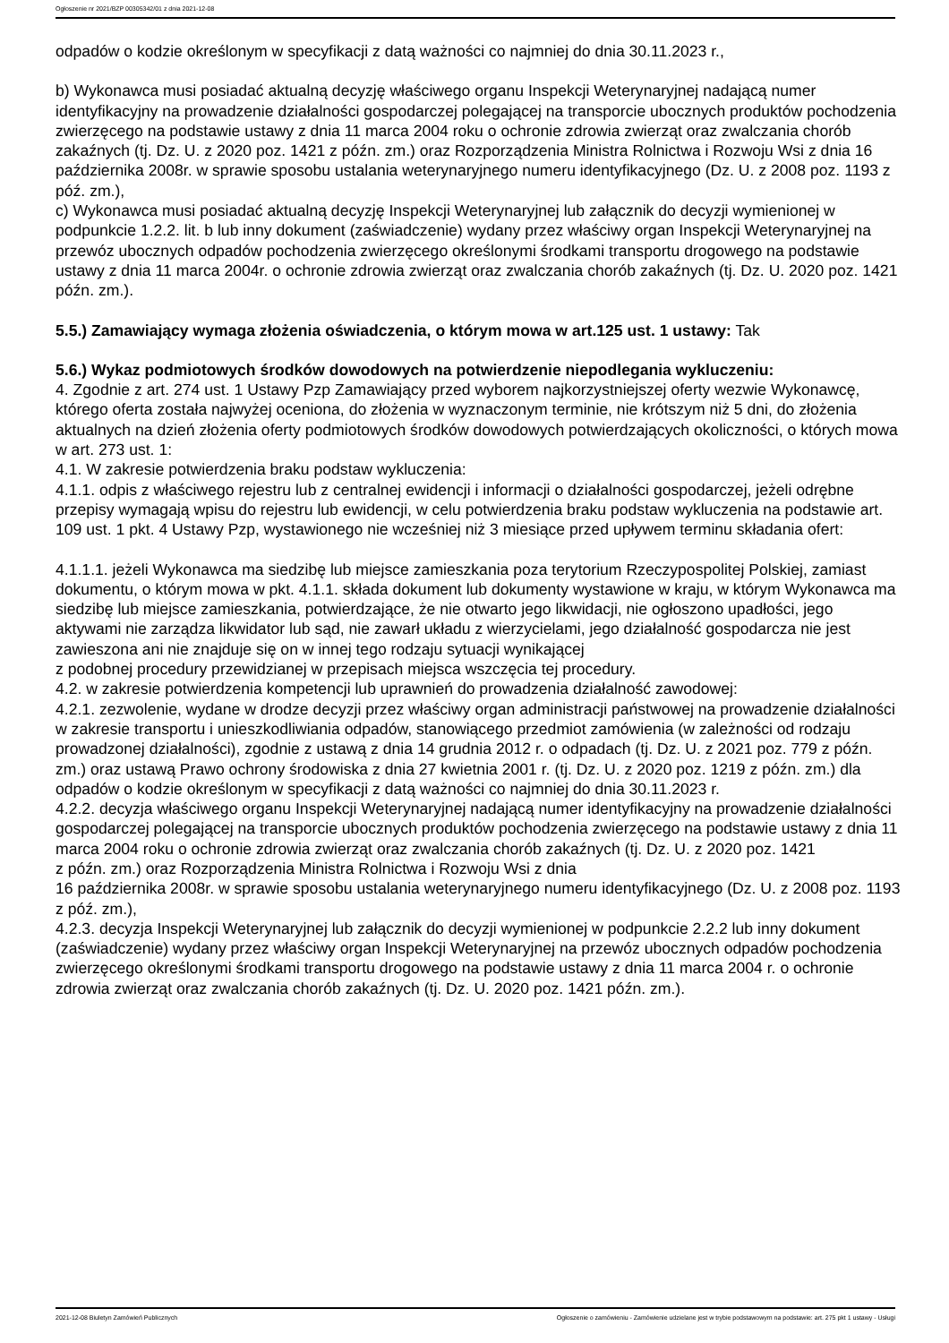Ogłoszenie nr 2021/BZP 00305342/01 z dnia 2021-12-08
odpadów o kodzie określonym w specyfikacji z datą ważności co najmniej do dnia 30.11.2023 r.,
b) Wykonawca musi posiadać aktualną decyzję właściwego organu Inspekcji Weterynaryjnej nadającą numer identyfikacyjny na prowadzenie działalności gospodarczej polegającej na transporcie ubocznych produktów pochodzenia zwierzęcego na podstawie ustawy z dnia 11 marca 2004 roku o ochronie zdrowia zwierząt oraz zwalczania chorób zakaźnych (tj. Dz. U. z 2020 poz. 1421 z późn. zm.) oraz Rozporządzenia Ministra Rolnictwa i Rozwoju Wsi z dnia 16 października 2008r. w sprawie sposobu ustalania weterynaryjnego numeru identyfikacyjnego (Dz. U. z 2008 poz. 1193 z póź. zm.),
c) Wykonawca musi posiadać aktualną decyzję Inspekcji Weterynaryjnej lub załącznik do decyzji wymienionej w podpunkcie 1.2.2. lit. b lub inny dokument (zaświadczenie) wydany przez właściwy organ Inspekcji Weterynaryjnej na przewóz ubocznych odpadów pochodzenia zwierzęcego określonymi środkami transportu drogowego na podstawie ustawy z dnia 11 marca 2004r. o ochronie zdrowia zwierząt oraz zwalczania chorób zakaźnych (tj. Dz. U. 2020 poz. 1421 późn. zm.).
5.5.) Zamawiający wymaga złożenia oświadczenia, o którym mowa w art.125 ust. 1 ustawy: Tak
5.6.) Wykaz podmiotowych środków dowodowych na potwierdzenie niepodlegania wykluczeniu:
4. Zgodnie z art. 274 ust. 1 Ustawy Pzp Zamawiający przed wyborem najkorzystniejszej oferty wezwie Wykonawcę, którego oferta została najwyżej oceniona, do złożenia w wyznaczonym terminie, nie krótszym niż 5 dni, do złożenia aktualnych na dzień złożenia oferty podmiotowych środków dowodowych potwierdzających okoliczności, o których mowa w art. 273 ust. 1:
4.1. W zakresie potwierdzenia braku podstaw wykluczenia:
4.1.1. odpis z właściwego rejestru lub z centralnej ewidencji i informacji o działalności gospodarczej, jeżeli odrębne przepisy wymagają wpisu do rejestru lub ewidencji, w celu potwierdzenia braku podstaw wykluczenia na podstawie art. 109 ust. 1 pkt. 4 Ustawy Pzp, wystawionego nie wcześniej niż 3 miesiące przed upływem terminu składania ofert:
4.1.1.1. jeżeli Wykonawca ma siedzibę lub miejsce zamieszkania poza terytorium Rzeczypospolitej Polskiej, zamiast dokumentu, o którym mowa w pkt. 4.1.1. składa dokument lub dokumenty wystawione w kraju, w którym Wykonawca ma siedzibę lub miejsce zamieszkania, potwierdzające, że nie otwarto jego likwidacji, nie ogłoszono upadłości, jego aktywami nie zarządza likwidator lub sąd, nie zawarł układu z wierzycielami, jego działalność gospodarcza nie jest zawieszona ani nie znajduje się on w innej tego rodzaju sytuacji wynikającej
z podobnej procedury przewidzianej w przepisach miejsca wszczęcia tej procedury.
4.2. w zakresie potwierdzenia kompetencji lub uprawnień do prowadzenia działalność zawodowej:
4.2.1. zezwolenie, wydane w drodze decyzji przez właściwy organ administracji państwowej na prowadzenie działalności w zakresie transportu i unieszkodliwiania odpadów, stanowiącego przedmiot zamówienia (w zależności od rodzaju prowadzonej działalności), zgodnie z ustawą z dnia 14 grudnia 2012 r. o odpadach (tj. Dz. U. z 2021 poz. 779 z późn. zm.) oraz ustawą Prawo ochrony środowiska z dnia 27 kwietnia 2001 r. (tj. Dz. U. z 2020 poz. 1219 z późn. zm.) dla odpadów o kodzie określonym w specyfikacji z datą ważności co najmniej do dnia 30.11.2023 r.
4.2.2. decyzja właściwego organu Inspekcji Weterynaryjnej nadającą numer identyfikacyjny na prowadzenie działalności gospodarczej polegającej na transporcie ubocznych produktów pochodzenia zwierzęcego na podstawie ustawy z dnia 11 marca 2004 roku o ochronie zdrowia zwierząt oraz zwalczania chorób zakaźnych (tj. Dz. U. z 2020 poz. 1421
z późn. zm.) oraz Rozporządzenia Ministra Rolnictwa i Rozwoju Wsi z dnia
16 października 2008r. w sprawie sposobu ustalania weterynaryjnego numeru identyfikacyjnego (Dz. U. z 2008 poz. 1193 z póź. zm.),
4.2.3. decyzja Inspekcji Weterynaryjnej lub załącznik do decyzji wymienionej w podpunkcie 2.2.2 lub inny dokument (zaświadczenie) wydany przez właściwy organ Inspekcji Weterynaryjnej na przewóz ubocznych odpadów pochodzenia zwierzęcego określonymi środkami transportu drogowego na podstawie ustawy z dnia 11 marca 2004 r. o ochronie zdrowia zwierząt oraz zwalczania chorób zakaźnych (tj. Dz. U. 2020 poz. 1421 późn. zm.).
2021-12-08 Biuletyn Zamówień Publicznych Ogłoszenie o zamówieniu - Zamówienie udzielane jest w trybie podstawowym na podstawie: art. 275 pkt 1 ustawy - Usługi